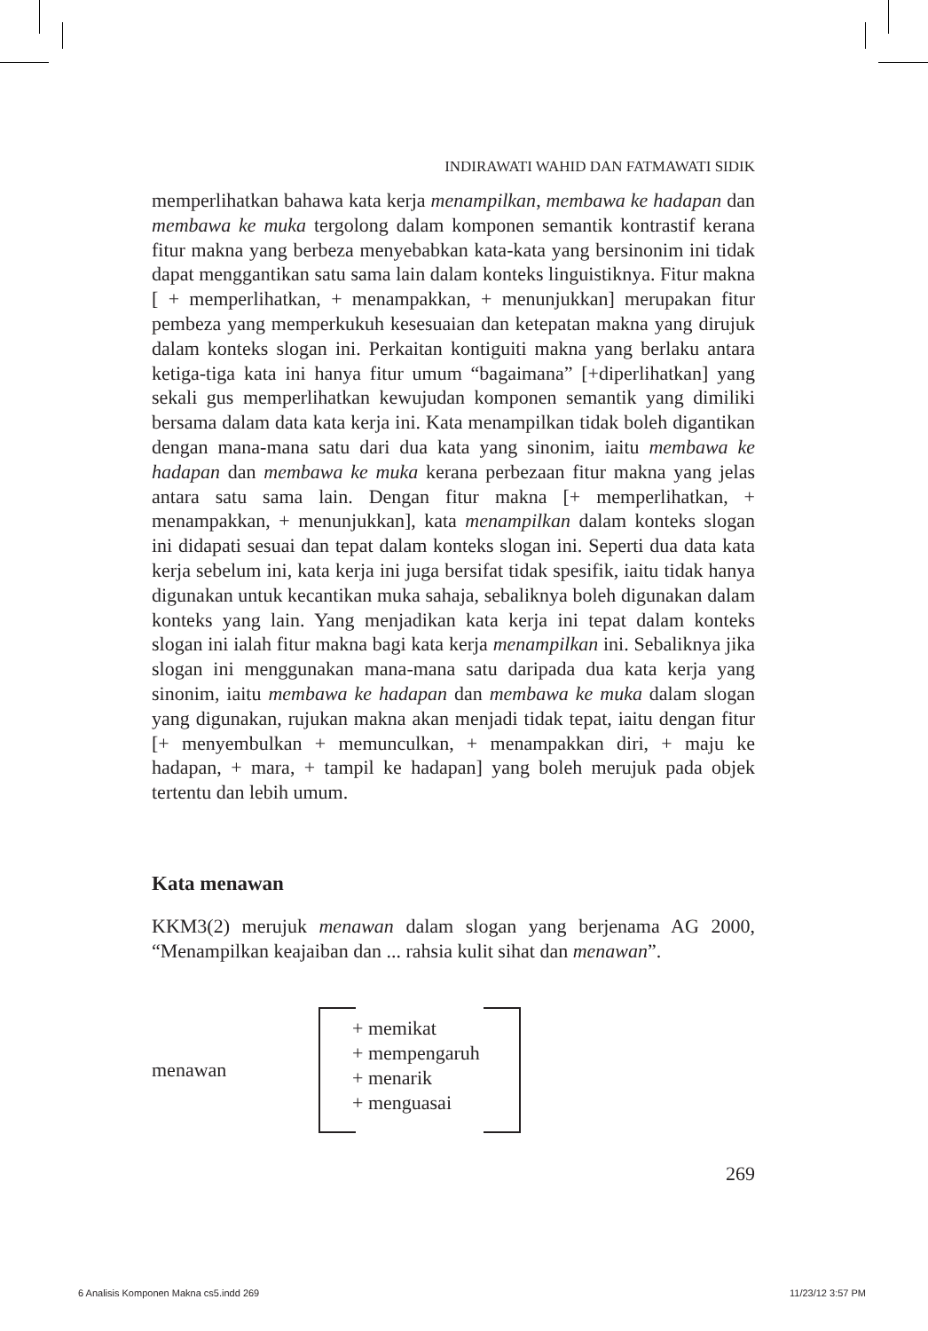INDIRAWATI WAHID DAN FATMAWATI SIDIK
memperlihatkan bahawa kata kerja menampilkan, membawa ke hadapan dan membawa ke muka tergolong dalam komponen semantik kontrastif kerana fitur makna yang berbeza menyebabkan kata-kata yang bersinonim ini tidak dapat menggantikan satu sama lain dalam konteks linguistiknya. Fitur makna [ + memperlihatkan, + menampakkan, + menunjukkan] merupakan fitur pembeza yang memperkukuh kesesuaian dan ketepatan makna yang dirujuk dalam konteks slogan ini. Perkaitan kontiguiti makna yang berlaku antara ketiga-tiga kata ini hanya fitur umum “bagaimana” [+diperlihatkan] yang sekali gus memperlihatkan kewujudan komponen semantik yang dimiliki bersama dalam data kata kerja ini. Kata menampilkan tidak boleh digantikan dengan mana-mana satu dari dua kata yang sinonim, iaitu membawa ke hadapan dan membawa ke muka kerana perbezaan fitur makna yang jelas antara satu sama lain. Dengan fitur makna [+ memperlihatkan, + menampakkan, + menunjukkan], kata menampilkan dalam konteks slogan ini didapati sesuai dan tepat dalam konteks slogan ini. Seperti dua data kata kerja sebelum ini, kata kerja ini juga bersifat tidak spesifik, iaitu tidak hanya digunakan untuk kecantikan muka sahaja, sebaliknya boleh digunakan dalam konteks yang lain. Yang menjadikan kata kerja ini tepat dalam konteks slogan ini ialah fitur makna bagi kata kerja menampilkan ini. Sebaliknya jika slogan ini menggunakan mana-mana satu daripada dua kata kerja yang sinonim, iaitu membawa ke hadapan dan membawa ke muka dalam slogan yang digunakan, rujukan makna akan menjadi tidak tepat, iaitu dengan fitur [+ menyembulkan + memunculkan, + menampakkan diri, + maju ke hadapan, + mara, + tampil ke hadapan] yang boleh merujuk pada objek tertentu dan lebih umum.
Kata menawan
KKM3(2) merujuk menawan dalam slogan yang berjenama AG 2000, “Menampilkan keajaiban dan ... rahsia kulit sihat dan menawan”.
menawan
+ memikat
+ mempengaruh
+ menarik
+ menguasai
269
6 Analisis Komponen Makna cs5.indd 269 11/23/12 3:57 PM